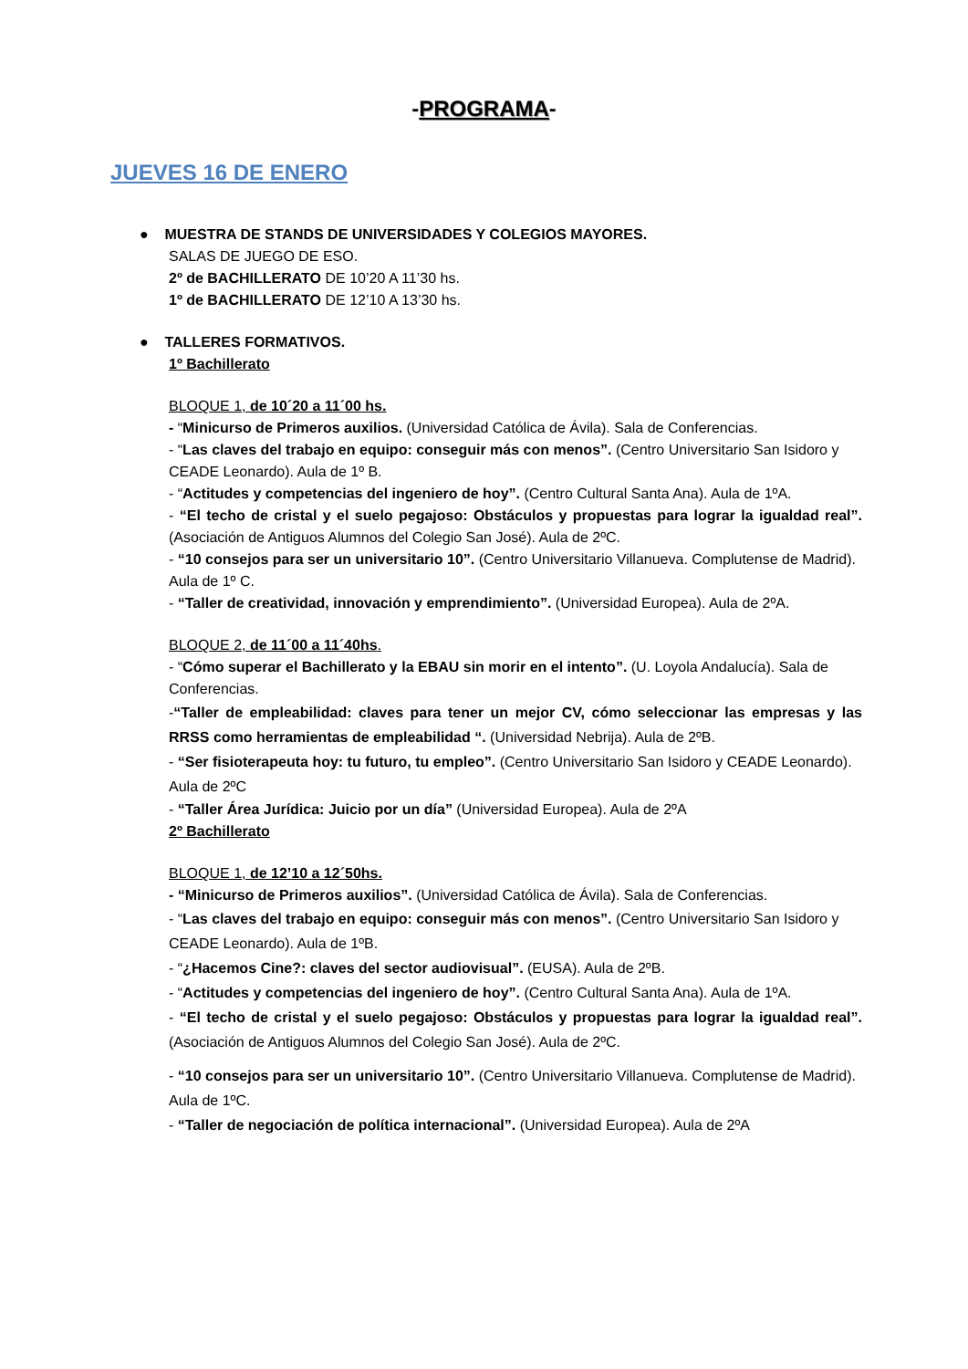-PROGRAMA-
JUEVES 16 DE ENERO
● MUESTRA DE STANDS DE UNIVERSIDADES Y COLEGIOS MAYORES.
SALAS DE JUEGO DE ESO.
2º de BACHILLERATO DE 10’20 A 11’30 hs.
1º de BACHILLERATO DE 12’10 A 13’30 hs.
● TALLERES FORMATIVOS.
1º Bachillerato
BLOQUE 1, de 10´20 a 11´00 hs.
- “Minicurso de Primeros auxilios. (Universidad Católica de Ávila). Sala de Conferencias.
- “Las claves del trabajo en equipo: conseguir más con menos”. (Centro Universitario San Isidoro y CEADE Leonardo). Aula de 1º B.
- “Actitudes y competencias del ingeniero de hoy”. (Centro Cultural Santa Ana). Aula de 1ºA.
- “El techo de cristal y el suelo pegajoso: Obstáculos y propuestas para lograr la igualdad real”. (Asociación de Antiguos Alumnos del Colegio San José). Aula de 2ºC.
- “10 consejos para ser un universitario 10”. (Centro Universitario Villanueva. Complutense de Madrid). Aula de 1º C.
- “Taller de creatividad, innovación y emprendimiento”. (Universidad Europea). Aula de 2ºA.
BLOQUE 2, de 11´00 a 11´40hs.
- “Cómo superar el Bachillerato y la EBAU sin morir en el intento”. (U. Loyola Andalucía). Sala de Conferencias.
-“Taller de empleabilidad: claves para tener un mejor CV, cómo seleccionar las empresas y las RRSS como herramientas de empleabilidad “. (Universidad Nebrija). Aula de 2ºB.
- “Ser fisioterapeuta hoy: tu futuro, tu empleo”. (Centro Universitario San Isidoro y CEADE Leonardo). Aula de 2ºC
- “Taller Área Jurídica: Juicio por un día” (Universidad Europea). Aula de 2ºA
2º Bachillerato
BLOQUE 1, de 12’10 a 12´50hs.
- “Minicurso de Primeros auxilios”. (Universidad Católica de Ávila). Sala de Conferencias.
- “Las claves del trabajo en equipo: conseguir más con menos”. (Centro Universitario San Isidoro y CEADE Leonardo). Aula de 1ºB.
- “¿Hacemos Cine?: claves del sector audiovisual”. (EUSA). Aula de 2ºB.
- “Actitudes y competencias del ingeniero de hoy”. (Centro Cultural Santa Ana). Aula de 1ºA.
- “El techo de cristal y el suelo pegajoso: Obstáculos y propuestas para lograr la igualdad real”. (Asociación de Antiguos Alumnos del Colegio San José). Aula de 2ºC.
- “10 consejos para ser un universitario 10”. (Centro Universitario Villanueva. Complutense de Madrid). Aula de 1ºC.
- “Taller de negociación de política internacional”. (Universidad Europea). Aula de 2ºA